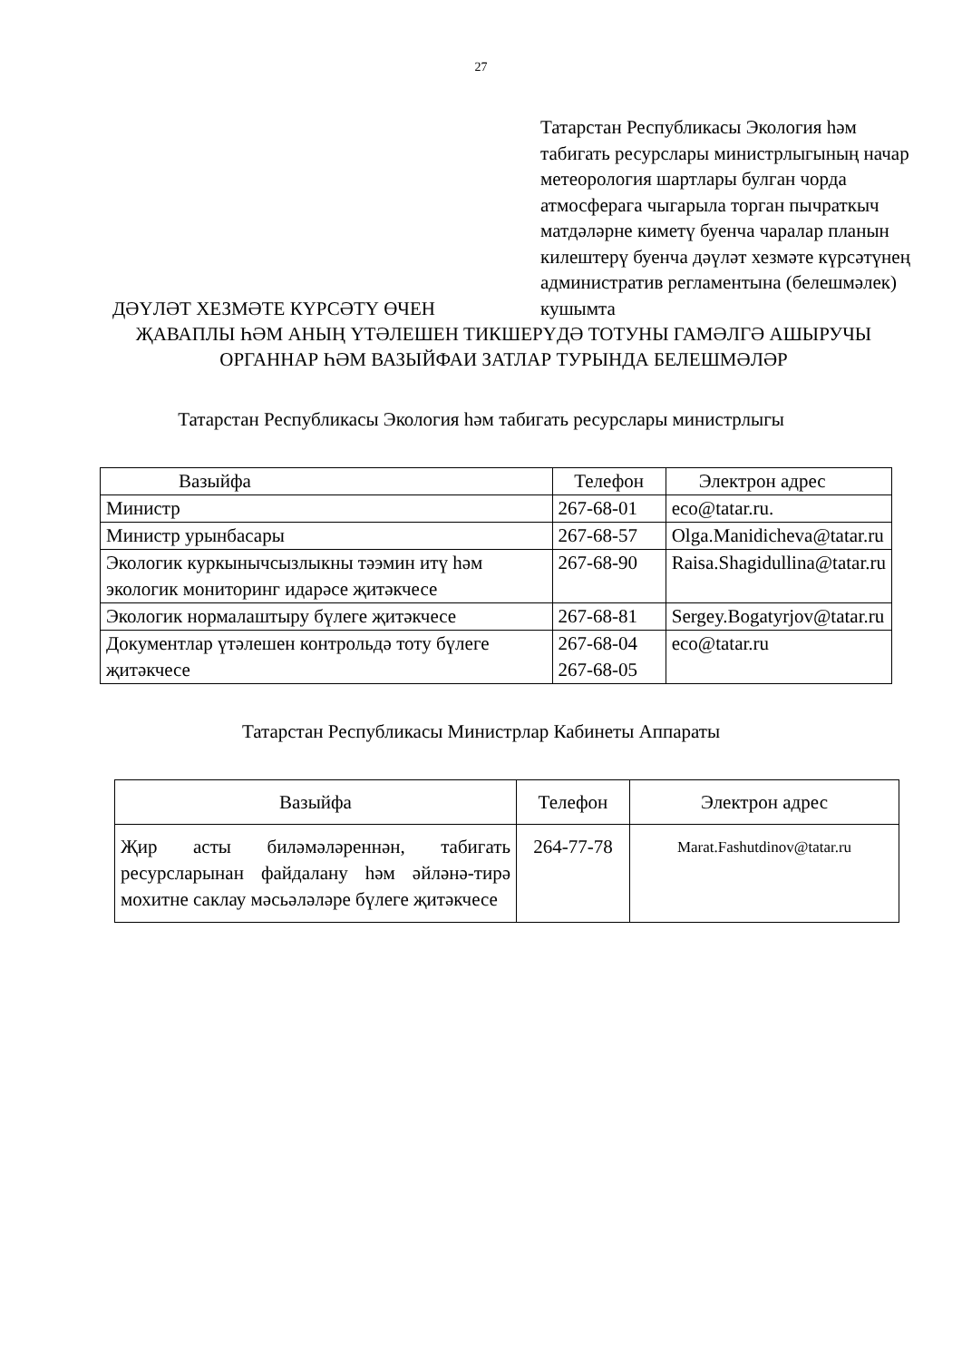27
Татарстан Республикасы Экология һәм табигать ресурслары министрлыгының начар метеорология шартлары булган чорда атмосферага чыгарыла торган пычраткыч матдәләрне киметү буенча чаралар планын килештерү буенча дәүләт хезмәте күрсәтүнең административ регламентына (белешмәлек) кушымта
ДӘҮЛӘТ ХЕЗМӘТЕ КҮРСӘТҮ ӨЧЕН
ҖАВАПЛЫ ҺӘМ АНЫҢ ҮТӘЛЕШЕН ТИКШЕРҮДӘ ТОТУНЫ ГАМӘЛГӘ АШЫРУЧЫ ОРГАННАР ҺӘМ ВАЗЫЙФАИ ЗАТЛАР ТУРЫНДА БЕЛЕШМӘЛӘР
Татарстан Республикасы Экология һәм табигать ресурслары министрлыгы
| Вазыйфа | Телефон | Электрон адрес |
| --- | --- | --- |
| Министр | 267-68-01 | eco@tatar.ru. |
| Министр урынбасары | 267-68-57 | Olga.Manidicheva@tatar.ru |
| Экологик куркынычсызлыкны тәэмин итү һәм экологик мониторинг идарәсе җитәкчесе | 267-68-90 | Raisa.Shagidullina@tatar.ru |
| Экологик нормалаштыру бүлеге җитәкчесе | 267-68-81 | Sergey.Bogatyrjov@tatar.ru |
| Документлар үтәлешен контрольдә тоту бүлеге җитәкчесе | 267-68-04 267-68-05 | eco@tatar.ru |
Татарстан Республикасы Министрлар Кабинеты Аппараты
| Вазыйфа | Телефон | Электрон адрес |
| --- | --- | --- |
| Җир асты биләмәләреннән, табигать ресурсларынан файдалану һәм әйләнә-тирә мохитне саклау мәсьәләләре бүлеге җитәкчесе | 264-77-78 | Marat.Fashutdinov@tatar.ru |